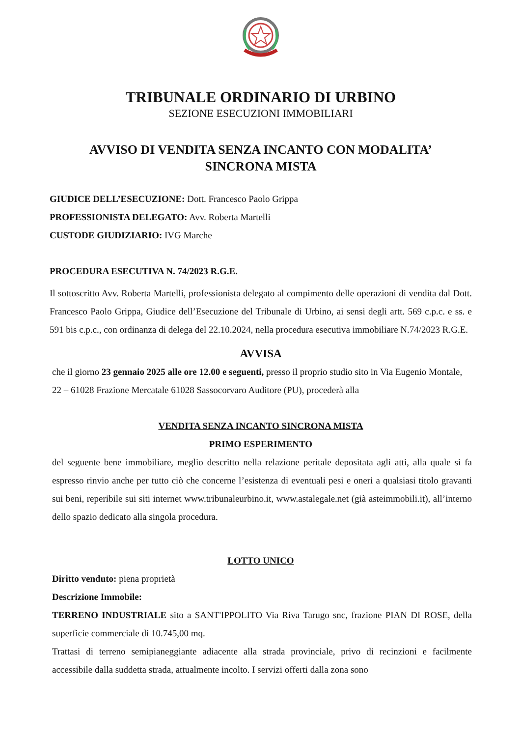TRIBUNALE ORDINARIO DI URBINO
SEZIONE ESECUZIONI IMMOBILIARI
AVVISO DI VENDITA SENZA INCANTO CON MODALITA’
SINCRONA MISTA
GIUDICE DELL’ESECUZIONE: Dott. Francesco Paolo Grippa
PROFESSIONISTA DELEGATO: Avv. Roberta Martelli
CUSTODE GIUDIZIARIO: IVG Marche
PROCEDURA ESECUTIVA N. 74/2023 R.G.E.
Il sottoscritto Avv. Roberta Martelli, professionista delegato al compimento delle operazioni di vendita dal Dott. Francesco Paolo Grippa, Giudice dell’Esecuzione del Tribunale di Urbino, ai sensi degli artt. 569 c.p.c. e ss. e 591 bis c.p.c., con ordinanza di delega del 22.10.2024, nella procedura esecutiva immobiliare N.74/2023 R.G.E.
AVVISA
che il giorno 23 gennaio 2025 alle ore 12.00 e seguenti, presso il proprio studio sito in Via Eugenio Montale, 22 – 61028 Frazione Mercatale 61028 Sassocorvaro Auditore (PU), procederà alla
VENDITA SENZA INCANTO SINCRONA MISTA
PRIMO ESPERIMENTO
del seguente bene immobiliare, meglio descritto nella relazione peritale depositata agli atti, alla quale si fa espresso rinvio anche per tutto ciò che concerne l’esistenza di eventuali pesi e oneri a qualsiasi titolo gravanti sui beni, reperibile sui siti internet www.tribunaleurbino.it, www.astalegale.net (già asteimmobili.it), all’interno dello spazio dedicato alla singola procedura.
LOTTO UNICO
Diritto venduto: piena proprietà
Descrizione Immobile:
TERRENO INDUSTRIALE sito a SANT'IPPOLITO Via Riva Tarugo snc, frazione PIAN DI ROSE, della superficie commerciale di 10.745,00 mq.
Trattasi di terreno semipianeggiante adiacente alla strada provinciale, privo di recinzioni e facilmente accessibile dalla suddetta strada, attualmente incolto. I servizi offerti dalla zona sono